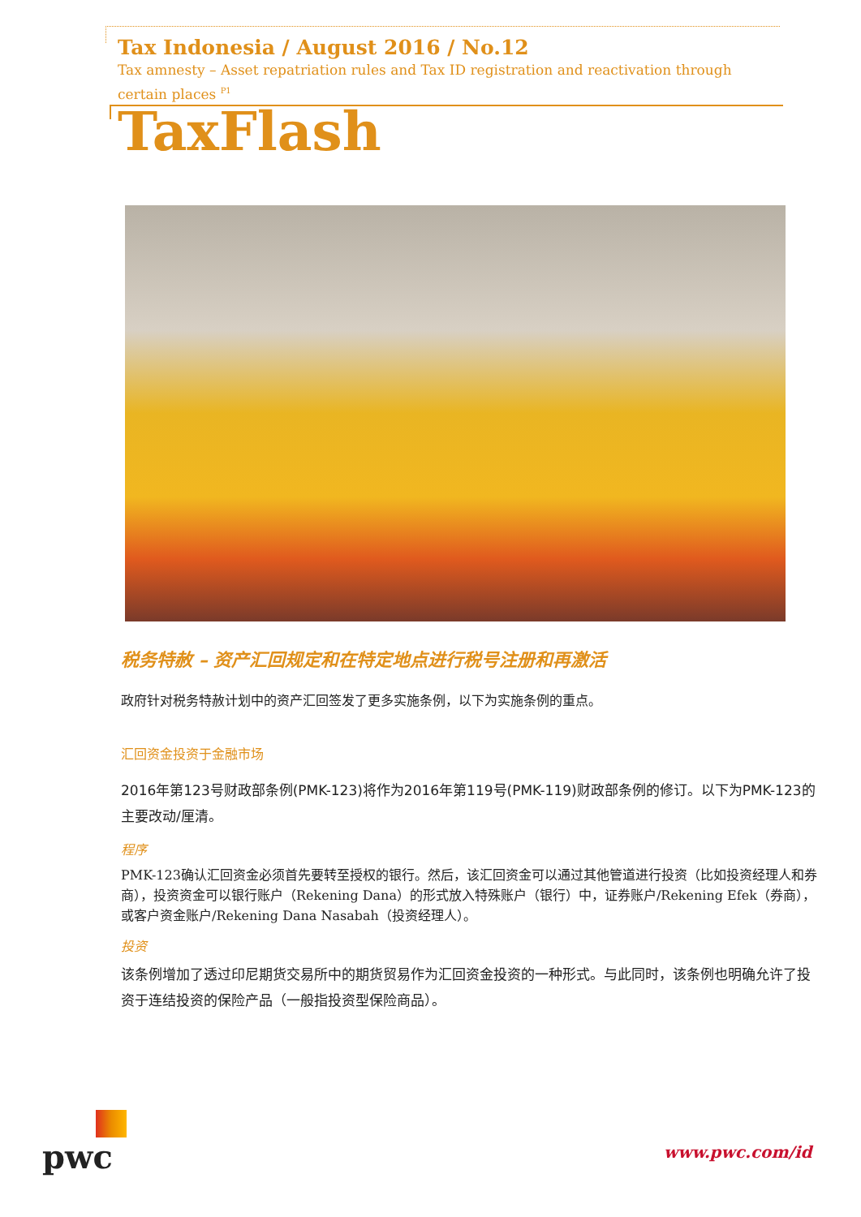Tax Indonesia / August 2016 / No.12
Tax amnesty – Asset repatriation rules and Tax ID registration and reactivation through certain places <sup>P1</sup>
TaxFlash
税务特赦 – 资产汇回规定和在特定地点进行税号注册和再激活
政府针对税务特赦计划中的资产汇回签发了更多实施条例，以下为实施条例的重点。
汇回资金投资于金融市场
2016年第123号财政部条例(PMK-123)将作为2016年第119号(PMK-119)财政部条例的修订。以下为PMK-123的主要改动/厘清。
程序
PMK-123确认汇回资金必须首先要转至授权的银行。然后，该汇回资金可以通过其他管道进行投资（比如投资经理人和券商），投资资金可以银行账户（Rekening Dana）的形式放入特殊账户（银行）中，证券账户/Rekening Efek（券商），或客户资金账户/Rekening Dana Nasabah（投资经理人）。
投资
该条例增加了透过印尼期货交易所中的期货贸易作为汇回资金投资的一种形式。与此同时，该条例也明确允许了投资于连结投资的保险产品（一般指投资型保险商品）。
pwc
www.pwc.com/id